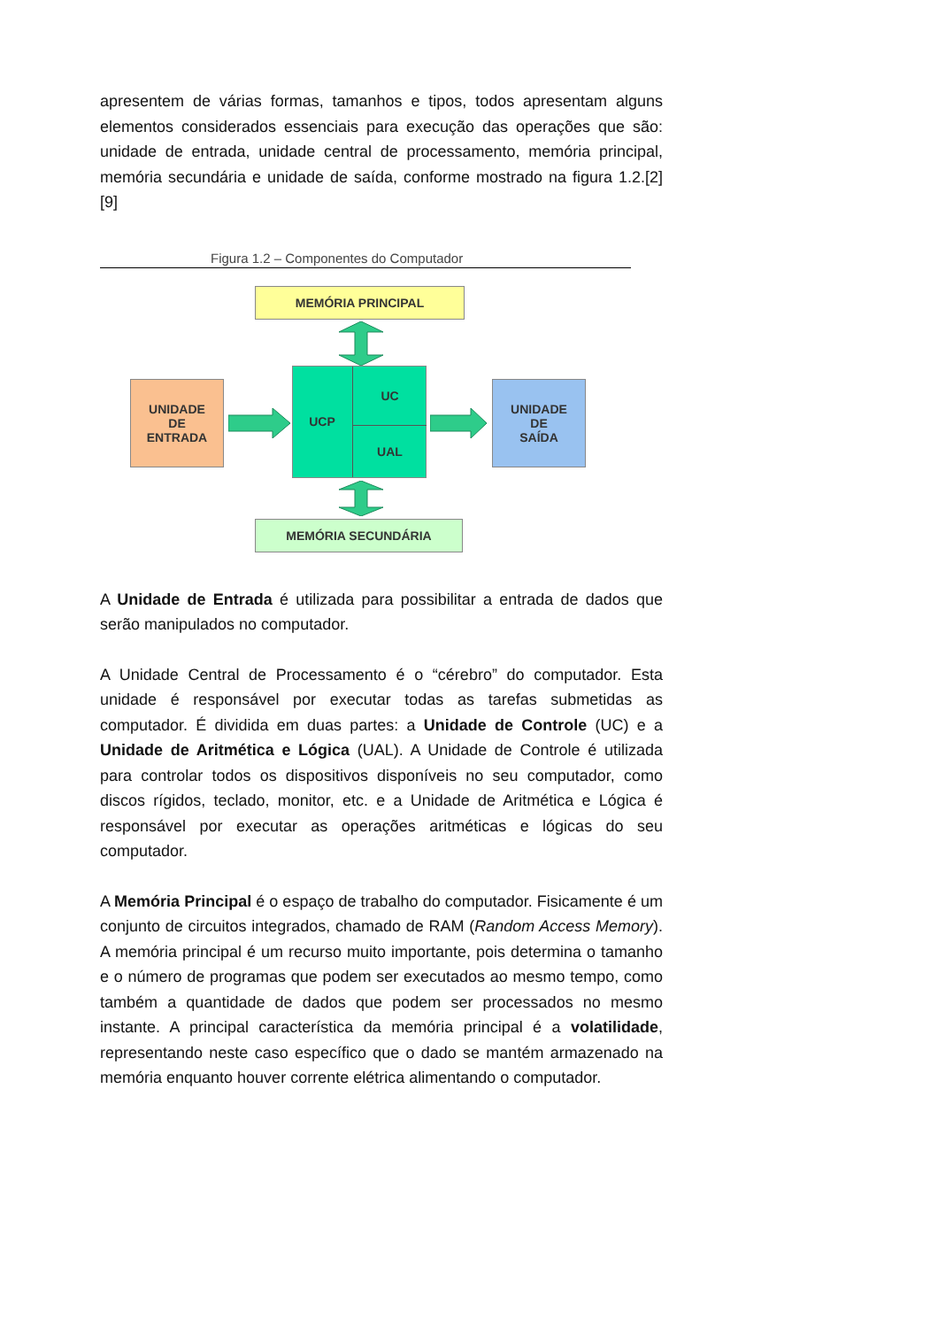apresentem de várias formas, tamanhos e tipos, todos apresentam alguns elementos considerados essenciais para execução das operações que são: unidade de entrada, unidade central de processamento, memória principal, memória secundária e unidade de saída, conforme mostrado na figura 1.2.[2][9]
Figura 1.2 – Componentes do Computador
MEMÓRIA PRINCIPAL
UNIDADE
DE
ENTRADA
UCP
UC
UAL
UNIDADE
DE
SAÍDA
MEMÓRIA SECUNDÁRIA
A Unidade de Entrada é utilizada para possibilitar a entrada de dados que serão manipulados no computador.
A Unidade Central de Processamento é o “cérebro” do computador. Esta unidade é responsável por executar todas as tarefas submetidas as computador. É dividida em duas partes: a Unidade de Controle (UC) e a Unidade de Aritmética e Lógica (UAL). A Unidade de Controle é utilizada para controlar todos os dispositivos disponíveis no seu computador, como discos rígidos, teclado, monitor, etc. e a Unidade de Aritmética e Lógica é responsável por executar as operações aritméticas e lógicas do seu computador.
A Memória Principal é o espaço de trabalho do computador. Fisicamente é um conjunto de circuitos integrados, chamado de RAM (Random Access Memory). A memória principal é um recurso muito importante, pois determina o tamanho e o número de programas que podem ser executados ao mesmo tempo, como também a quantidade de dados que podem ser processados no mesmo instante. A principal característica da memória principal é a volatilidade, representando neste caso específico que o dado se mantém armazenado na memória enquanto houver corrente elétrica alimentando o computador.